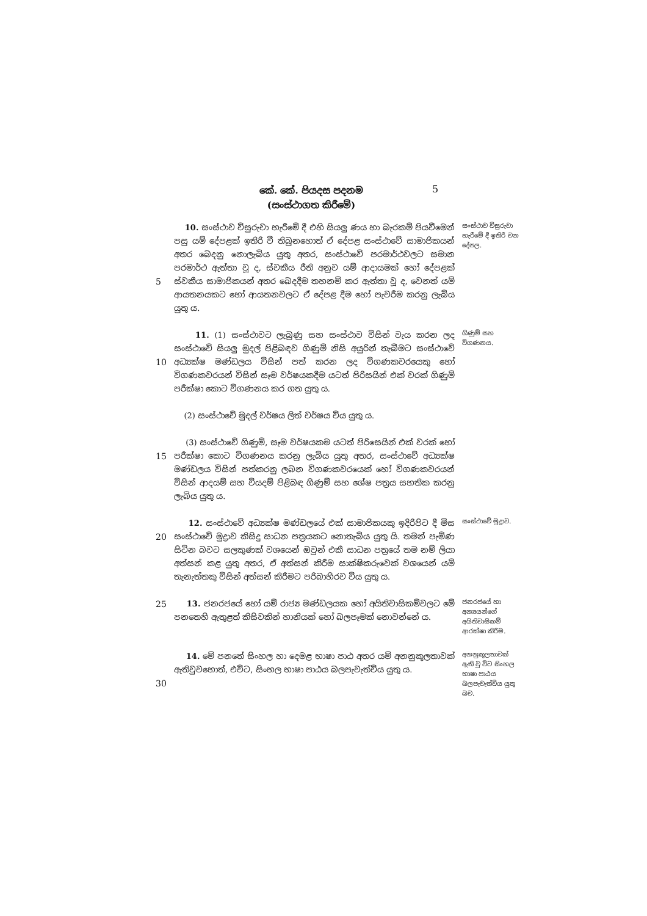කේ. කේ. පියදස පදනම
(සංස්ථාගත කිරීමේ)
5
5 10. සංස්ථාව විසුරුවා හැරීමේ දී එහි සියලු ණය හා බැරකම් පියවීමෙන් පසු යම් දේපළක් ඉතිරි වී තිබුනහොත් ඒ දේපළ සංස්ථාවේ සාමාජිකයන් අතර බෙදනු නොලැබිය යුතු අතර, සංස්ථාවේ පරමාර්ථවලට සමාන පරමාර්ථ ඇත්තා වූ ද, ස්වකීය රීති අනුව යම් ආදායමක් හෝ දේපළක් ස්වකීය සාමාජිකයන් අතර බෙදදීම තහනම් කර ඇත්තා වූ ද, වෙනත් යම් ආයතනයකට හෝ ආයතනවලට ඒ දේපළ දීම හෝ පැවරීම කරනු ලැබිය යුතු ය.
සංස්ථාව විසුරුවා හැරීමේ දී ඉතිරි වන දේපල.
10 11. (1) සංස්ථාවට ලැබුණු සහ සංස්ථාව විසින් වැය කරන ලද සංස්ථාවේ සියලු මුදල් පිළිබඳව ගිණුම් නිසි අයුරින් තැබීමට සංස්ථාවේ අධ්‍යක්ෂ මණ්ඩලය විසින් පත් කරන ලද විගණකවරයෙකු හෝ විගණකවරයන් විසින් සෑම වර්ෂයකදීම යටත් පිරිසයින් එක් වරක් ගිණුම් පරීක්ෂා කොට විගණනය කර ගත යුතු ය.
(2) සංස්ථාවේ මුදල් වර්ෂය ලිත් වර්ෂය විය යුතු ය.
ගිණුම් සහ විගණනය.
15 (3) සංස්ථාවේ ගිණුම්, සෑම වර්ෂයකම යටත් පිරිසෙයින් එක් වරක් හෝ පරීක්ෂා කොට විගණනය කරනු ලැබිය යුතු අතර, සංස්ථාවේ අධ්‍යක්ෂ මණ්ඩලය විසින් පත්කරනු ලබන විගණකවරයෙක් හෝ විගණකවරයන් විසින් ආදයම් සහ වියදම් පිළිබඳ ගිණුම් සහ ශේෂ පත්‍රය සහතික කරනු ලැබිය යුතු ය.
20 12. සංස්ථාවේ අධ්‍යක්ෂ මණ්ඩලයේ එක් සාමාජිකයකු ඉදිරිපිට දී මිස සංස්ථාවේ මුද්‍රාව කිසිදු සාධන පත්‍රයකට නොතැබිය යුතු යි. තමන් පැමිණ සිටින බවට සලකුණක් වශයෙන් ඔවුන් එකී සාධන පත්‍රයේ තම නම් ලියා අත්සන් කළ යුතු අතර, ඒ අත්සන් කිරීම සාක්ෂිකරුවෙක් වශයෙන් යම් තැනැත්තකු විසින් අත්සන් කිරීමට පරිබාහිරව විය යුතු ය.
සංස්ථාවේ මුද්‍රාව.
25 13. ජනරජයේ හෝ යම් රාජ්‍ය මණ්ඩලයක හෝ අයිතිවාසිකම්වලට මේ පනතෙහි ඇතුළත් කිසිවකින් හානියක් හෝ බලපෑමක් නොවන්නේ ය.
ජනරජයේ හා අන්‍යයන්ගේ අයිතිවාසිකම් ආරක්ෂා කිරීම.
30 14. මේ පනතේ සිංහල හා දෙමළ භාෂා පාඨ අතර යම් අනනුකූලතාවක් ඇතිවුවහොත්, එවිට, සිංහල භාෂා පාඨය බලපැවැත්විය යුතු ය.
අනනුකූලතාවක් ඇති වූ විට සිංහල භාෂා පාඨය බලපැවැත්විය යුතු බව.